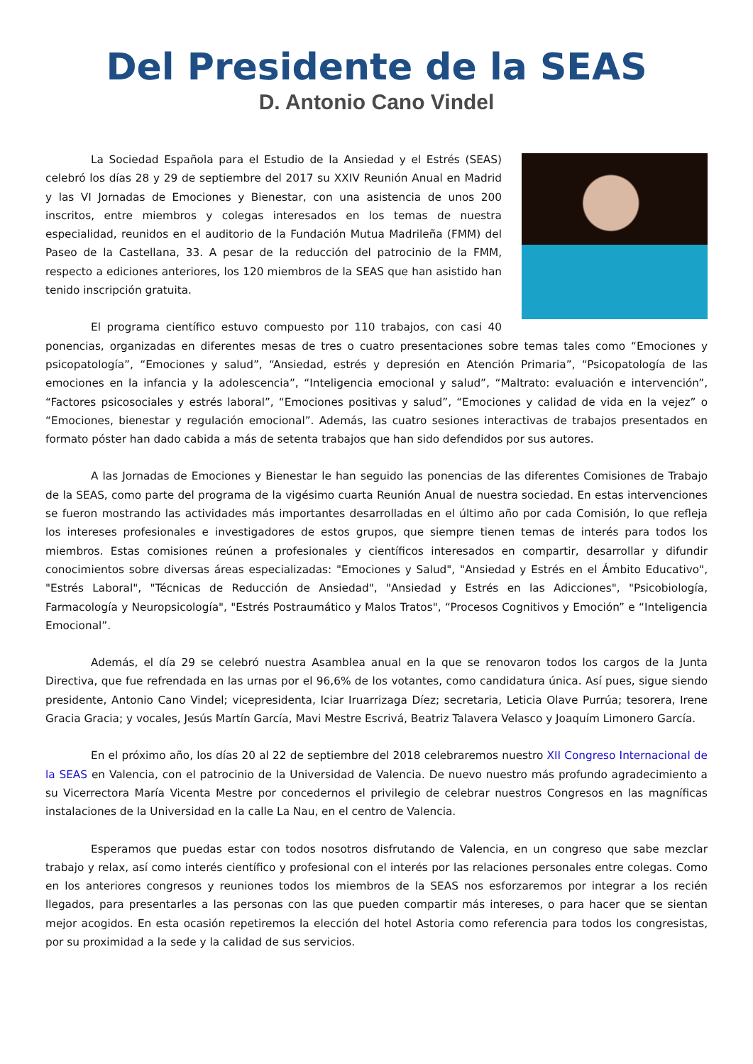Del Presidente de la SEAS
D. Antonio Cano Vindel
La Sociedad Española para el Estudio de la Ansiedad y el Estrés (SEAS) celebró los días 28 y 29 de septiembre del 2017 su XXIV Reunión Anual en Madrid y las VI Jornadas de Emociones y Bienestar, con una asistencia de unos 200 inscritos, entre miembros y colegas interesados en los temas de nuestra especialidad, reunidos en el auditorio de la Fundación Mutua Madrileña (FMM) del Paseo de la Castellana, 33. A pesar de la reducción del patrocinio de la FMM, respecto a ediciones anteriores, los 120 miembros de la SEAS que han asistido han tenido inscripción gratuita.
El programa científico estuvo compuesto por 110 trabajos, con casi 40 ponencias, organizadas en diferentes mesas de tres o cuatro presentaciones sobre temas tales como “Emociones y psicopatología”, “Emociones y salud”, “Ansiedad, estrés y depresión en Atención Primaria”, “Psicopatología de las emociones en la infancia y la adolescencia”, “Inteligencia emocional y salud”, “Maltrato: evaluación e intervención”, “Factores psicosociales y estrés laboral”, “Emociones positivas y salud”, “Emociones y calidad de vida en la vejez” o “Emociones, bienestar y regulación emocional”. Además, las cuatro sesiones interactivas de trabajos presentados en formato póster han dado cabida a más de setenta trabajos que han sido defendidos por sus autores.
A las Jornadas de Emociones y Bienestar le han seguido las ponencias de las diferentes Comisiones de Trabajo de la SEAS, como parte del programa de la vigésimo cuarta Reunión Anual de nuestra sociedad. En estas intervenciones se fueron mostrando las actividades más importantes desarrolladas en el último año por cada Comisión, lo que refleja los intereses profesionales e investigadores de estos grupos, que siempre tienen temas de interés para todos los miembros. Estas comisiones reúnen a profesionales y científicos interesados en compartir, desarrollar y difundir conocimientos sobre diversas áreas especializadas: "Emociones y Salud", "Ansiedad y Estrés en el Ámbito Educativo", "Estrés Laboral", "Técnicas de Reducción de Ansiedad", "Ansiedad y Estrés en las Adicciones", "Psicobiología, Farmacología y Neuropsicología", "Estrés Postraumático y Malos Tratos", “Procesos Cognitivos y Emoción” e “Inteligencia Emocional”.
Además, el día 29 se celebró nuestra Asamblea anual en la que se renovaron todos los cargos de la Junta Directiva, que fue refrendada en las urnas por el 96,6% de los votantes, como candidatura única. Así pues, sigue siendo presidente, Antonio Cano Vindel; vicepresidenta, Iciar Iruarrizaga Díez; secretaria, Leticia Olave Purrúa; tesorera, Irene Gracia Gracia; y vocales, Jesús Martín García, Mavi Mestre Escrivá, Beatriz Talavera Velasco y Joaquím Limonero García.
En el próximo año, los días 20 al 22 de septiembre del 2018 celebraremos nuestro XII Congreso Internacional de la SEAS en Valencia, con el patrocinio de la Universidad de Valencia. De nuevo nuestro más profundo agradecimiento a su Vicerrectora María Vicenta Mestre por concedernos el privilegio de celebrar nuestros Congresos en las magníficas instalaciones de la Universidad en la calle La Nau, en el centro de Valencia.
Esperamos que puedas estar con todos nosotros disfrutando de Valencia, en un congreso que sabe mezclar trabajo y relax, así como interés científico y profesional con el interés por las relaciones personales entre colegas. Como en los anteriores congresos y reuniones todos los miembros de la SEAS nos esforzaremos por integrar a los recién llegados, para presentarles a las personas con las que pueden compartir más intereses, o para hacer que se sientan mejor acogidos. En esta ocasión repetiremos la elección del hotel Astoria como referencia para todos los congresistas, por su proximidad a la sede y la calidad de sus servicios.